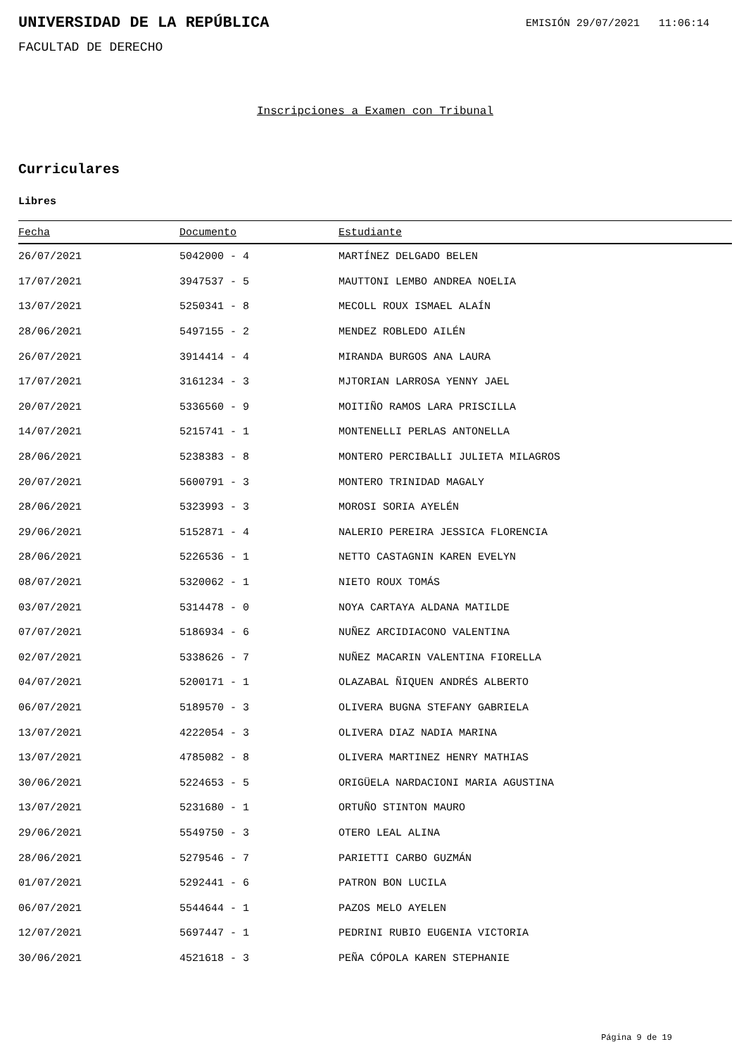UNIVERSIDAD DE LA REPÚBLICA
EMISIÓN 29/07/2021 11:06:14
FACULTAD DE DERECHO
Inscripciones a Examen con Tribunal
Curriculares
Libres
| Fecha | Documento | Estudiante |
| --- | --- | --- |
| 26/07/2021 | 5042000 - 4 | MARTÍNEZ DELGADO BELEN |
| 17/07/2021 | 3947537 - 5 | MAUTTONI LEMBO ANDREA NOELIA |
| 13/07/2021 | 5250341 - 8 | MECOLL ROUX ISMAEL ALAÍN |
| 28/06/2021 | 5497155 - 2 | MENDEZ ROBLEDO AILÉN |
| 26/07/2021 | 3914414 - 4 | MIRANDA BURGOS ANA LAURA |
| 17/07/2021 | 3161234 - 3 | MJTORIAN LARROSA YENNY JAEL |
| 20/07/2021 | 5336560 - 9 | MOITIÑO RAMOS LARA PRISCILLA |
| 14/07/2021 | 5215741 - 1 | MONTENELLI PERLAS ANTONELLA |
| 28/06/2021 | 5238383 - 8 | MONTERO PERCIBALLI JULIETA MILAGROS |
| 20/07/2021 | 5600791 - 3 | MONTERO TRINIDAD MAGALY |
| 28/06/2021 | 5323993 - 3 | MOROSI SORIA AYELÉN |
| 29/06/2021 | 5152871 - 4 | NALERIO PEREIRA JESSICA FLORENCIA |
| 28/06/2021 | 5226536 - 1 | NETTO CASTAGNIN KAREN EVELYN |
| 08/07/2021 | 5320062 - 1 | NIETO ROUX TOMÁS |
| 03/07/2021 | 5314478 - 0 | NOYA CARTAYA ALDANA MATILDE |
| 07/07/2021 | 5186934 - 6 | NUÑEZ ARCIDIACONO VALENTINA |
| 02/07/2021 | 5338626 - 7 | NUÑEZ MACARIN VALENTINA FIORELLA |
| 04/07/2021 | 5200171 - 1 | OLAZABAL ÑIQUEN ANDRÉS ALBERTO |
| 06/07/2021 | 5189570 - 3 | OLIVERA BUGNA STEFANY GABRIELA |
| 13/07/2021 | 4222054 - 3 | OLIVERA DIAZ NADIA MARINA |
| 13/07/2021 | 4785082 - 8 | OLIVERA MARTINEZ HENRY MATHIAS |
| 30/06/2021 | 5224653 - 5 | ORIGÜELA NARDACIONI MARIA AGUSTINA |
| 13/07/2021 | 5231680 - 1 | ORTUÑO STINTON MAURO |
| 29/06/2021 | 5549750 - 3 | OTERO LEAL ALINA |
| 28/06/2021 | 5279546 - 7 | PARIETTI CARBO GUZMÁN |
| 01/07/2021 | 5292441 - 6 | PATRON BON LUCILA |
| 06/07/2021 | 5544644 - 1 | PAZOS MELO AYELEN |
| 12/07/2021 | 5697447 - 1 | PEDRINI RUBIO EUGENIA VICTORIA |
| 30/06/2021 | 4521618 - 3 | PEÑA CÓPOLA KAREN STEPHANIE |
Página 9 de 19